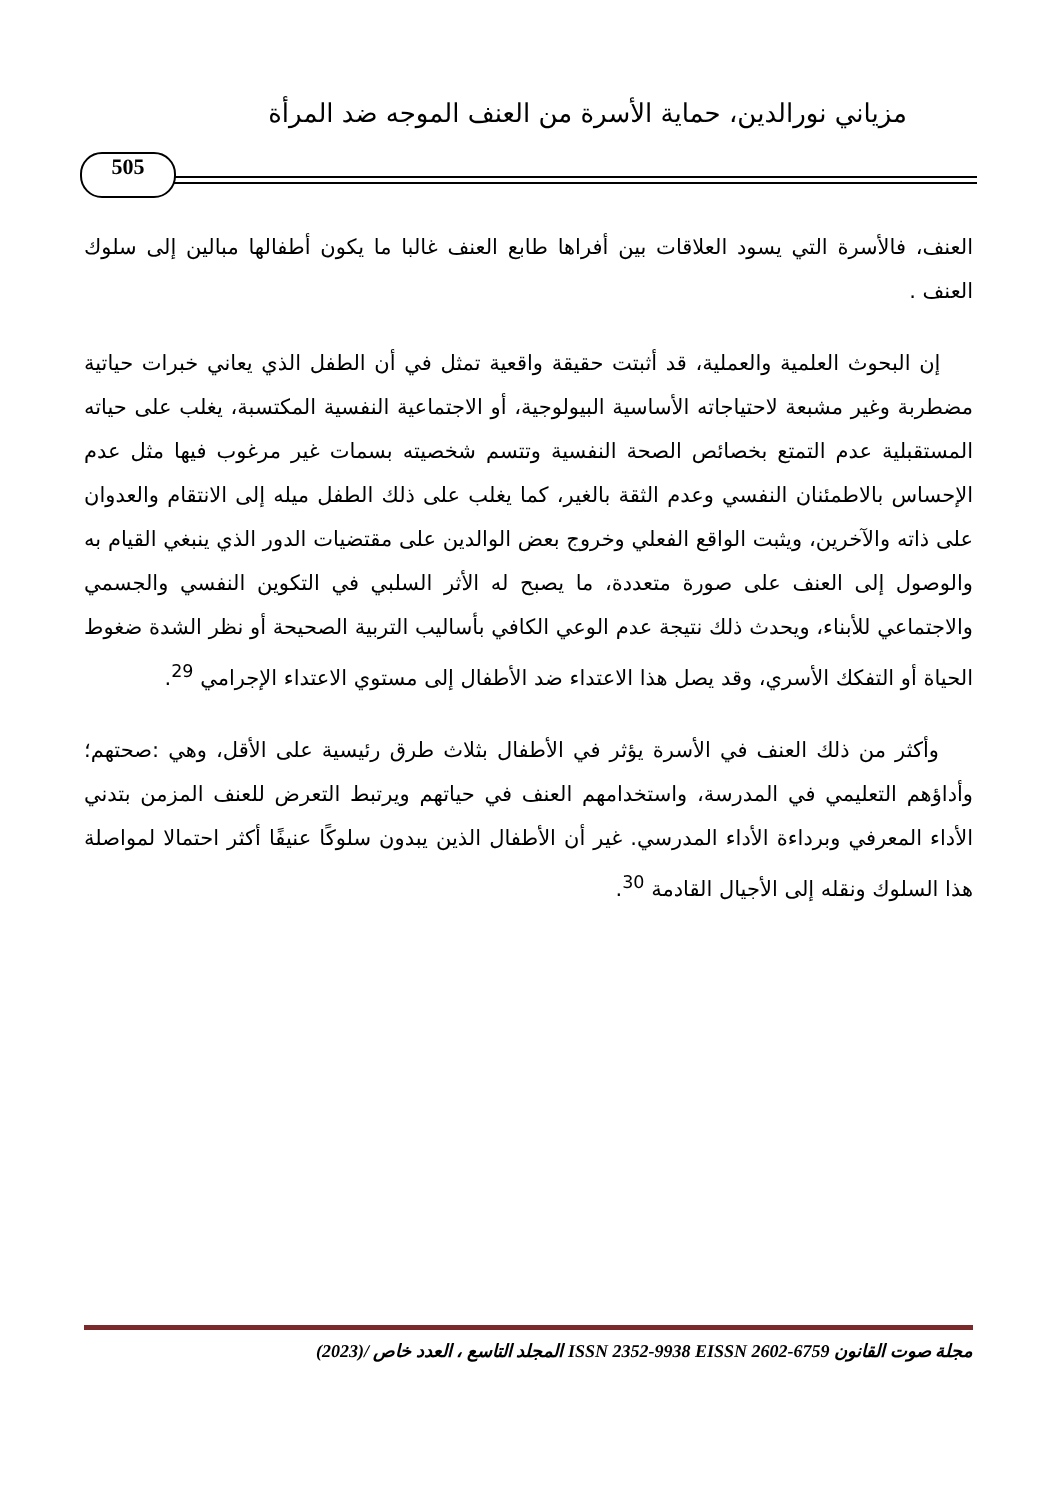مزياني نورالدين، حماية الأسرة من العنف الموجه ضد المرأة
505
العنف، فالأسرة التي يسود العلاقات بين أفراها طابع العنف غالبا ما يكون أطفالها مبالين إلى سلوك العنف .
إن البحوث العلمية والعملية، قد أثبتت حقيقة واقعية تمثل في أن الطفل الذي يعاني خبرات حياتية مضطربة وغير مشبعة لاحتياجاته الأساسية البيولوجية، أو الاجتماعية النفسية المكتسبة، يغلب على حياته المستقبلية عدم التمتع بخصائص الصحة النفسية وتتسم شخصيته بسمات غير مرغوب فيها مثل عدم الإحساس بالاطمئنان النفسي وعدم الثقة بالغير، كما يغلب على ذلك الطفل ميله إلى الانتقام والعدوان على ذاته والآخرين، ويثبت الواقع الفعلي وخروج بعض الوالدين على مقتضيات الدور الذي ينبغي القيام به والوصول إلى العنف على صورة متعددة، ما يصبح له الأثر السلبي في التكوين النفسي والجسمي والاجتماعي للأبناء، ويحدث ذلك نتيجة عدم الوعي الكافي بأساليب التربية الصحيحة أو نظر الشدة ضغوط الحياة أو التفكك الأسري، وقد يصل هذا الاعتداء ضد الأطفال إلى مستوي الاعتداء الإجرامي <sup>29</sup>.
وأكثر من ذلك العنف في الأسرة يؤثر في الأطفال بثلاث طرق رئيسية على الأقل، وهي :صحتهم؛ وأداؤهم التعليمي في المدرسة، واستخدامهم العنف في حياتهم ويرتبط التعرض للعنف المزمن بتدني الأداء المعرفي وبرداءة الأداء المدرسي. غير أن الأطفال الذين يبدون سلوكًا عنيفًا أكثر احتمالا لمواصلة هذا السلوك ونقله إلى الأجيال القادمة <sup>30</sup>.
مجلة صوت القانون ISSN 2352-9938 EISSN 2602-6759 المجلد التاسع ، العدد خاص /(2023)